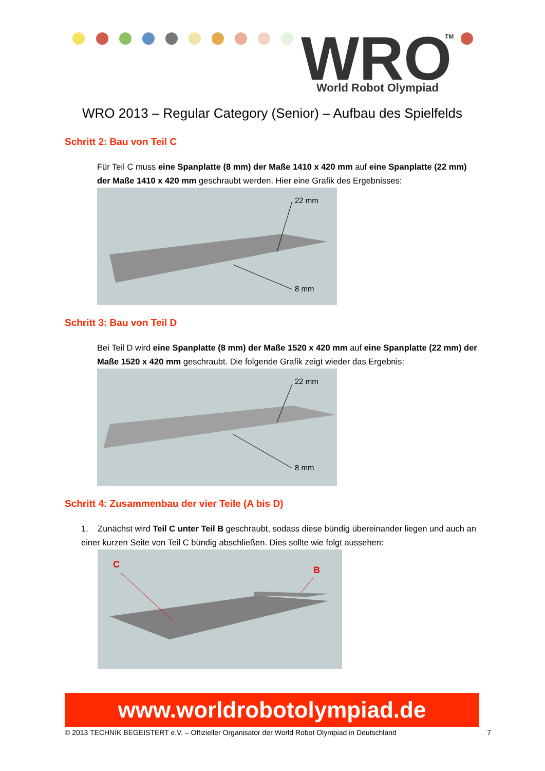WRO
World Robot Olympiad
TM
WRO 2013 – Regular Category (Senior) – Aufbau des Spielfelds
Schritt 2: Bau von Teil C
Für Teil C muss eine Spanplatte (8 mm) der Maße 1410 x 420 mm auf eine Spanplatte (22 mm) der Maße 1410 x 420 mm geschraubt werden. Hier eine Grafik des Ergebnisses:
22 mm
8 mm
Schritt 3: Bau von Teil D
Bei Teil D wird eine Spanplatte (8 mm) der Maße 1520 x 420 mm auf eine Spanplatte (22 mm) der Maße 1520 x 420 mm geschraubt. Die folgende Grafik zeigt wieder das Ergebnis:
22 mm
8 mm
Schritt 4: Zusammenbau der vier Teile (A bis D)
1. Zunächst wird Teil C unter Teil B geschraubt, sodass diese bündig übereinander liegen und auch an einer kurzen Seite von Teil C bündig abschließen. Dies sollte wie folgt aussehen:
C
B
www.worldrobotolympiad.de
© 2013 TECHNIK BEGEISTERT e.V. – Offizieller Organisator der World Robot Olympiad in Deutschland 7